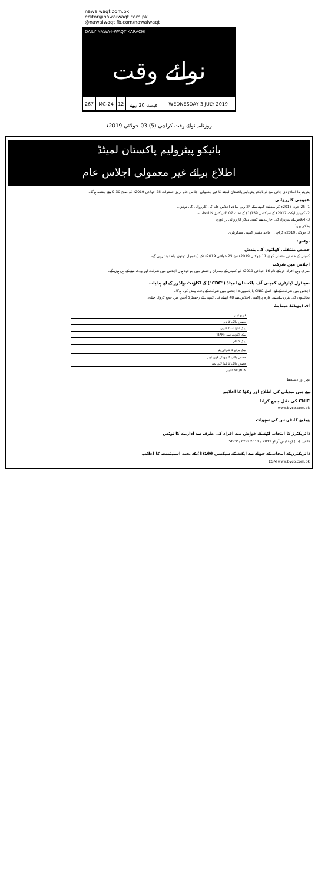nawaiwaqt.com.pk
editor@nawaiwaqt.com.pk
@nawaiwaqt fb.com/nawaiwaqt
DAILY NAWA-I-WAQT KARACHI
نوائے وقت
| 267 | MC-24 | 12 | قیمت 20 روپے | WEDNESDAY 3 JULY 2019 |
روزنامہ نوائے وقت کراچی (5) 03 جولائی 2019ء
بائیکو پیٹرولیم پاکستان لمیٹڈ
اطلاع برائے غیر معمولی اجلاس عام
بذریعہ ہذا اطلاع دی جاتی ہے کہ بائیکو پیٹرولیم پاکستان لمیٹڈ کا غیر معمولی اجلاس عام بروز جمعرات 25 جولائی 2019ء کو صبح 9:30 بجے منعقد ہوگا۔
عمومی کارروائی
1- 25 جون 2018ء کو منعقدہ کمپنی کے 24 ویں سالانہ اجلاس عام کی کارروائی کی توثیق۔
2- کمپنیز ایکٹ 2017ء کے سیکشن 159(1) کے تحت 07 ڈائریکٹرز کا انتخاب۔
3- اجلاس کے سربراہ کی اجازت سے کسی دیگر کارروائی پر غور۔
بحکم بورڈ
3 جولائی 2019ء کراچی ماجد مقتدر کمپنی سیکریٹری
نوٹس:
حصص منتقلی کھاتوں کی بندش
کمپنی کے حصص منتقلی کھاتے 17 جولائی 2019ء سے 25 جولائی 2019ء تک (بشمول دونوں ایام) بند رہیں گے۔
اجلاس میں شرکت
صرف وہی افراد جن کے نام 16 جولائی 2019ء کو کمپنی کے ممبران رجسٹر میں موجود ہوں اجلاس میں شرکت اور ووٹ دینے کے اہل ہوں گے۔
سینٹرل ڈپازٹری کمپنی آف پاکستان لمیٹڈ ("CDC") کے اکاؤنٹ ہولڈرز کے لیے ہدایات
اجلاس میں شرکت کے لیے: اصل CNIC یا پاسپورٹ اجلاس میں شرکت کے وقت پیش کرنا ہوگا۔
نمائندوں کی تقرری کے لیے: فارم پراکسی اجلاس سے 48 گھنٹے قبل کمپنی کے رجسٹرڈ آفس میں جمع کروایا جائے۔
ای ڈیویڈنڈ مینڈیٹ
| فولیو نمبر | |
| حصص مالک کا نام | |
| بینک اکاؤنٹ کا عنوان | |
| بینک اکاؤنٹ نمبر (IBAN) | |
| بینک کا نام | |
| بینک برانچ کا نام اور پتہ | |
| حصص مالک کا موبائل فون نمبر | |
| حصص مالک کا لینڈ لائن نمبر | |
| CNIC/NTN نمبر | |
مہر اور دستخط
پتے میں تبدیلی کی اطلاع اور زکوٰۃ کا اعلامیہ
CNIC کی نقل جمع کرانا
www.byco.com.pk
ویڈیو کانفرنس کی سہولت
ڈائریکٹرز کا انتخاب لڑنے کے خواہش مند افراد کی طرف سے ادارے کا نوٹس
(الف) (ب) (ج) ایس آر او 2012 / SECP / CCG 2017
ڈائریکٹرز کے انتخاب کے حوالے سے ایکٹ کے سیکشن 166(3) کے تحت اسٹیٹمنٹ کا اعلامیہ
EGM www.byco.com.pk